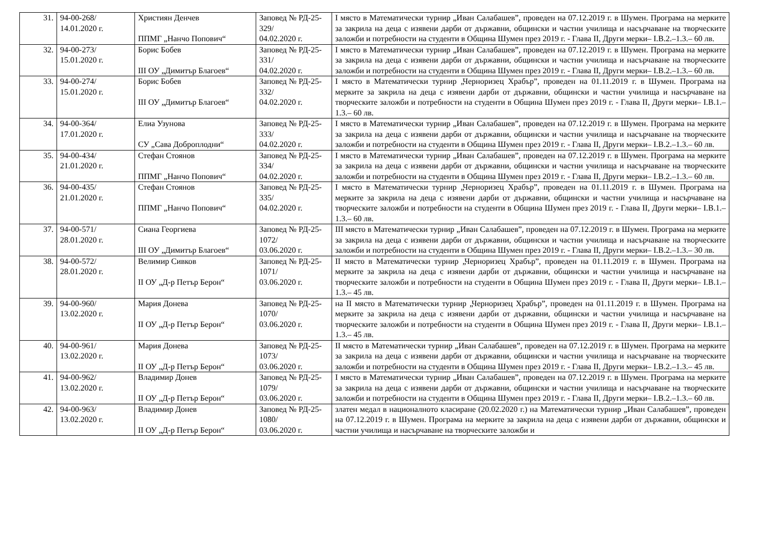| 31. | 94-00-268/ 14.01.2020 г. | Християн Денчев ППМГ „Нанчо Попович“ | Заповед № РД-25-329/ 04.02.2020 г. | I място в Математически турнир „Иван Салабашев”, проведен на 07.12.2019 г. в Шумен. Програма на мерките за закрила на деца с изявени дарби от държавни, общински и частни училища и насърчаване на творческите заложби и потребности на студенти в Община Шумен през 2019 г. - Глава II, Други мерки– I.В.2.–1.3.– 60 лв. |
| 32. | 94-00-273/ 15.01.2020 г. | Борис Бобев III ОУ „Димитър Благоев“ | Заповед № РД-25-331/ 04.02.2020 г. | I място в Математически турнир „Иван Салабашев”, проведен на 07.12.2019 г. в Шумен. Програма на мерките за закрила на деца с изявени дарби от държавни, общински и частни училища и насърчаване на творческите заложби и потребности на студенти в Община Шумен през 2019 г. - Глава II, Други мерки– I.В.2.–1.3.– 60 лв. |
| 33. | 94-00-274/ 15.01.2020 г. | Борис Бобев III ОУ „Димитър Благоев“ | Заповед № РД-25-332/ 04.02.2020 г. | I място в Математически турнир „Черноризец Храбър”, проведен на 01.11.2019 г. в Шумен. Програма на мерките за закрила на деца с изявени дарби от държавни, общински и частни училища и насърчаване на творческите заложби и потребности на студенти в Община Шумен през 2019 г. - Глава II, Други мерки– I.В.1.–1.3.– 60 лв. |
| 34. | 94-00-364/ 17.01.2020 г. | Елиа Узунова СУ „Сава Доброплодни“ | Заповед № РД-25-333/ 04.02.2020 г. | I място в Математически турнир „Иван Салабашев”, проведен на 07.12.2019 г. в Шумен. Програма на мерките за закрила на деца с изявени дарби от държавни, общински и частни училища и насърчаване на творческите заложби и потребности на студенти в Община Шумен през 2019 г. - Глава II, Други мерки– I.В.2.–1.3.– 60 лв. |
| 35. | 94-00-434/ 21.01.2020 г. | Стефан Стоянов ППМГ „Нанчо Попович“ | Заповед № РД-25-334/ 04.02.2020 г. | I място в Математически турнир „Иван Салабашев”, проведен на 07.12.2019 г. в Шумен. Програма на мерките за закрила на деца с изявени дарби от държавни, общински и частни училища и насърчаване на творческите заложби и потребности на студенти в Община Шумен през 2019 г. - Глава II, Други мерки– I.В.2.–1.3.– 60 лв. |
| 36. | 94-00-435/ 21.01.2020 г. | Стефан Стоянов ППМГ „Нанчо Попович“ | Заповед № РД-25-335/ 04.02.2020 г. | I място в Математически турнир „Черноризец Храбър”, проведен на 01.11.2019 г. в Шумен. Програма на мерките за закрила на деца с изявени дарби от държавни, общински и частни училища и насърчаване на творческите заложби и потребности на студенти в Община Шумен през 2019 г. - Глава II, Други мерки– I.В.1.–1.3.– 60 лв. |
| 37. | 94-00-571/ 28.01.2020 г. | Сиана Георгиева III ОУ „Димитър Благоев“ | Заповед № РД-25-1072/ 03.06.2020 г. | III място в Математически турнир „Иван Салабашев”, проведен на 07.12.2019 г. в Шумен. Програма на мерките за закрила на деца с изявени дарби от държавни, общински и частни училища и насърчаване на творческите заложби и потребности на студенти в Община Шумен през 2019 г. - Глава II, Други мерки– I.В.2.–1.3.– 30 лв. |
| 38. | 94-00-572/ 28.01.2020 г. | Велимир Сивков II ОУ „Д-р Петър Берон“ | Заповед № РД-25-1071/ 03.06.2020 г. | II място в Математически турнир „Черноризец Храбър”, проведен на 01.11.2019 г. в Шумен. Програма на мерките за закрила на деца с изявени дарби от държавни, общински и частни училища и насърчаване на творческите заложби и потребности на студенти в Община Шумен през 2019 г. - Глава II, Други мерки– I.В.1.–1.3.– 45 лв. |
| 39. | 94-00-960/ 13.02.2020 г. | Мария Донева II ОУ „Д-р Петър Берон“ | Заповед № РД-25-1070/ 03.06.2020 г. | на II място в Математически турнир „Черноризец Храбър”, проведен на 01.11.2019 г. в Шумен. Програма на мерките за закрила на деца с изявени дарби от държавни, общински и частни училища и насърчаване на творческите заложби и потребности на студенти в Община Шумен през 2019 г. - Глава II, Други мерки– I.В.1.–1.3.– 45 лв. |
| 40. | 94-00-961/ 13.02.2020 г. | Мария Донева II ОУ „Д-р Петър Берон“ | Заповед № РД-25-1073/ 03.06.2020 г. | II място в Математически турнир „Иван Салабашев”, проведен на 07.12.2019 г. в Шумен. Програма на мерките за закрила на деца с изявени дарби от държавни, общински и частни училища и насърчаване на творческите заложби и потребности на студенти в Община Шумен през 2019 г. - Глава II, Други мерки– I.В.2.–1.3.– 45 лв. |
| 41. | 94-00-962/ 13.02.2020 г. | Владимир Донев II ОУ „Д-р Петър Берон“ | Заповед № РД-25-1079/ 03.06.2020 г. | I място в Математически турнир „Иван Салабашев”, проведен на 07.12.2019 г. в Шумен. Програма на мерките за закрила на деца с изявени дарби от държавни, общински и частни училища и насърчаване на творческите заложби и потребности на студенти в Община Шумен през 2019 г. - Глава II, Други мерки– I.В.2.–1.3.– 60 лв. |
| 42. | 94-00-963/ 13.02.2020 г. | Владимир Донев II ОУ „Д-р Петър Берон“ | Заповед № РД-25-1080/ 03.06.2020 г. | златен медал в националното класиране (20.02.2020 г.) на Математически турнир „Иван Салабашев”, проведен на 07.12.2019 г. в Шумен. Програма на мерките за закрила на деца с изявени дарби от държавни, общински и частни училища и насърчаване на творческите заложби и |